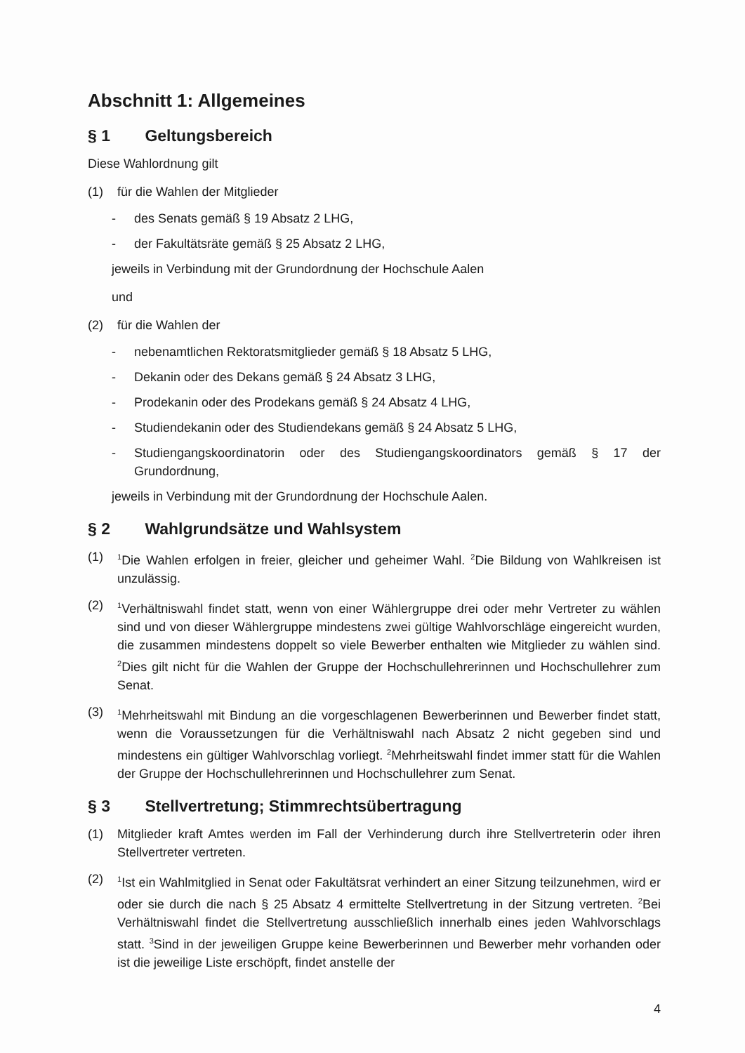Abschnitt 1: Allgemeines
§ 1 Geltungsbereich
Diese Wahlordnung gilt
(1) für die Wahlen der Mitglieder
- des Senats gemäß § 19 Absatz 2 LHG,
- der Fakultätsräte gemäß § 25 Absatz 2 LHG,
jeweils in Verbindung mit der Grundordnung der Hochschule Aalen
und
(2) für die Wahlen der
- nebenamtlichen Rektoratsmitglieder gemäß § 18 Absatz 5 LHG,
- Dekanin oder des Dekans gemäß § 24 Absatz 3 LHG,
- Prodekanin oder des Prodekans gemäß § 24 Absatz 4 LHG,
- Studiendekanin oder des Studiendekans gemäß § 24 Absatz 5 LHG,
- Studiengangskoordinatorin oder des Studiengangskoordinators gemäß § 17 der Grundordnung,
jeweils in Verbindung mit der Grundordnung der Hochschule Aalen.
§ 2 Wahlgrundsätze und Wahlsystem
(1)
<sup>1</sup> Die Wahlen erfolgen in freier, gleicher und geheimer Wahl. <sup>2</sup>Die Bildung von Wahlkreisen ist unzulässig.
(2)
<sup>1</sup> Verhältniswahl findet statt, wenn von einer Wählergruppe drei oder mehr Vertreter zu wählen sind und von dieser Wählergruppe mindestens zwei gültige Wahlvorschläge eingereicht wurden, die zusammen mindestens doppelt so viele Bewerber enthalten wie Mitglieder zu wählen sind. <sup>2</sup>Dies gilt nicht für die Wahlen der Gruppe der Hochschullehrerinnen und Hochschullehrer zum Senat.
(3)
<sup>1</sup> Mehrheitswahl mit Bindung an die vorgeschlagenen Bewerberinnen und Bewerber findet statt, wenn die Voraussetzungen für die Verhältniswahl nach Absatz 2 nicht gegeben sind und mindestens ein gültiger Wahlvorschlag vorliegt. <sup>2</sup>Mehrheitswahl findet immer statt für die Wahlen der Gruppe der Hochschullehrerinnen und Hochschullehrer zum Senat.
§ 3 Stellvertretung; Stimmrechtsübertragung
(1) Mitglieder kraft Amtes werden im Fall der Verhinderung durch ihre Stellvertreterin oder ihren Stellvertreter vertreten.
(2)
<sup>1</sup> Ist ein Wahlmitglied in Senat oder Fakultätsrat verhindert an einer Sitzung teilzunehmen, wird er oder sie durch die nach § 25 Absatz 4 ermittelte Stellvertretung in der Sitzung vertreten. <sup>2</sup>Bei Verhältniswahl findet die Stellvertretung ausschließlich innerhalb eines jeden Wahlvorschlags statt. <sup>3</sup>Sind in der jeweiligen Gruppe keine Bewerberinnen und Bewerber mehr vorhanden oder ist die jeweilige Liste erschöpft, findet anstelle der
4